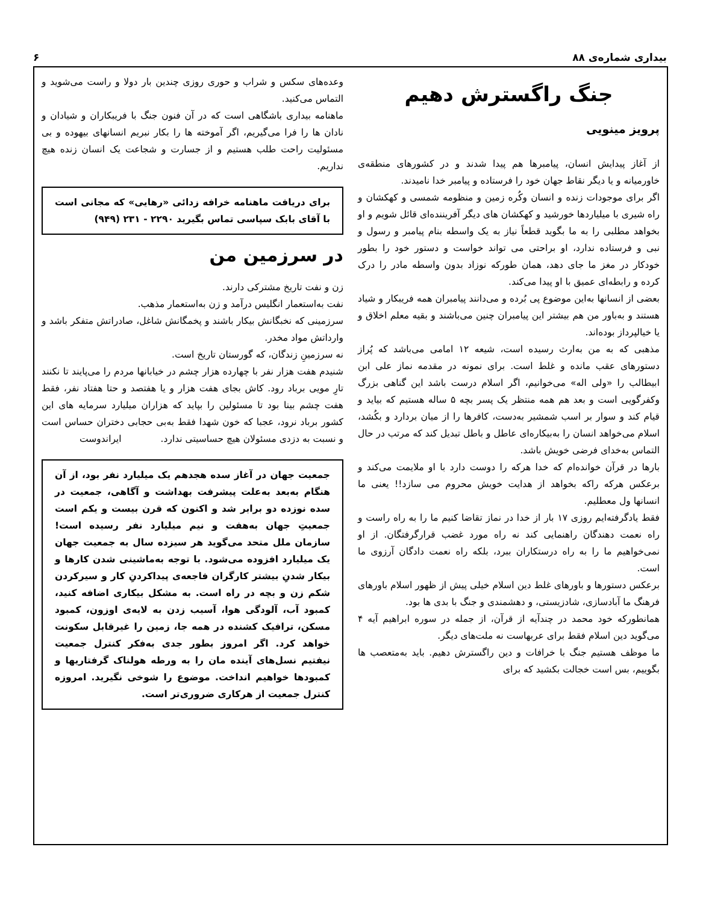بیداری شماره‌ی ۸۸ ۶
جنگ راگسترش دهیم
پرویز مینویی
از آغاز پیدایش انسان، پیامبرها هم پیدا شدند و در کشورهای منطقه‌ی خاورمیانه و یا دیگر نقاط جهان خود را فرستاده و پیامبر خدا نامیدند.
اگر برای موجودات زنده و انسان وکُره زمین و منظومه شمسی و کهکشان و راه شیری با میلیاردها خورشید و کهکشان های دیگر آفریننده‌ای قائل شویم و او بخواهد مطلبی را به ما بگوید قطعاً نیاز به یک واسطه بنام پیامبر و رسول و نبی و فرستاده ندارد، او براحتی می تواند خواست و دستور خود را بطور خودکار در مغز ما جای دهد، همان طورکه نوزاد بدون واسطه مادر را درک کرده و رابطه‌ای عمیق با او پیدا می‌کند.
بعضی از انسانها به‌این موضوع پی بُرده و می‌دانند پیامبران همه فریبکار و شیاد هستند و به‌باور من هم بیشتر این پیامبران چنین می‌باشند و بقیه معلم اخلاق و یا خیالپرداز بوده‌اند.
مذهبی که به من به‌ارث رسیده است، شیعه ۱۲ امامی می‌باشد که پُراز دستورهای عقب مانده و غلط است. برای نمونه در مقدمه نماز علی ابن ابیطالب را «ولی اله» می‌خوانیم، اگر اسلام درست باشد این گناهی بزرگ وکفرگویی است و بعد هم همه منتظر یک پسر بچه ۵ ساله هستیم که بیاید و قیام کند و سوار بر اسب شمشیر به‌دست، کافرها را از میان بردارد و بکُشد، اسلام می‌خواهد انسان را به‌بیکاره‌ای عاطل و باطل تبدیل کند که مرتب در حال التماس به‌خدای فرضی خویش باشد.
بارها در قرآن خوانده‌ام که خدا هرکه را دوست دارد با او ملایمت می‌کند و برعکس هرکه راکه بخواهد از هدایت خویش محروم می سازد!! یعنی ما انسانها ول معطلیم.
فقط یادگرفته‌ایم روزی ۱۷ بار از خدا در نماز تقاضا کنیم ما را به راه راست و راه نعمت دهندگان راهنمایی کند نه راه مورد غضب قرارگرفتگان. از او نمی‌خواهیم ما را به راه درستکاران ببرد، بلکه راه نعمت دادگان آرزوی ما است.
برعکس دستورها و باورهای غلط دین اسلام خیلی پیش از ظهور اسلام باورهای فرهنگ ما آبادسازی، شادزیستی، و دهشمندی و جنگ با بدی ها بود.
همانطورکه خود محمد در چندآیه از قرآن، از جمله در سوره ابراهیم آیه ۴ می‌گوید دین اسلام فقط برای عربهاست نه ملت‌های دیگر.
ما موظف هستیم جنگ با خرافات و دین راگسترش دهیم. باید به‌متعصب ها بگوییم، بس است خجالت بکشید که برای
وعده‌های سکس و شراب و حوری روزی چندین بار دولا و راست می‌شوید و التماس می‌کنید.
ماهنامه بیداری باشگاهی است که در آن فنون جنگ با فریبکاران و شیادان و نادان ها را فرا می‌گیریم، اگر آموخته ها را بکار نبریم انسانهای بیهوده و بی مسئولیت راحت طلب هستیم و از جسارت و شجاعت یک انسان زنده هیچ نداریم.
برای دریافت ماهنامه خرافه زدائی «رهایی» که مجانی است با آقای بابک سپاسی تماس بگیرید ۲۲۹۰ - ۲۳۱ (۹۴۹)
در سرزمین من
زن و نفت تاریخ مشترکی دارند.
نفت به‌استعمار انگلیس درآمد و زن به‌استعمار مذهب.
سرزمینی که نخبگانش بیکار باشند و پخمگانش شاغل، صادراتش متفکر باشد و وارداتش مواد مخدر.
نه سرزمینِ زندگان، که گورستان تاریخ است.
شنیدم هفت هزار نفر با چهارده هزار چشم در خیابانها مردم را می‌پایند تا نکنند تارِ مویی برباد رود. کاش بجای هفت هزار و یا هفتصد و حتا هفتاد نفر، فقط هفت چشم بینا بود تا مسئولین را بپاید که هزاران میلیارد سرمایه های این کشور برباد نرود، عجبا که خون شهدا فقط به‌بی حجابی دختران حساس است و نسبت به دزدی مسئولان هیچ حساسیتی ندارد. ایراندوست
جمعیت جهان در آغاز سده هجدهم یک میلیارد نفر بود، از آن هنگام به‌بعد به‌علت پیشرفت بهداشت و آگاهی، جمعیت در سده نوزده دو برابر شد و اکنون که قرن بیست و یکم است جمعیتِ جهان به‌هفت و نیم میلیارد نفر رسیده است! سازمان ملل متحد می‌گوید هر سیزده سال به جمعیت جهان یک میلیارد افزوده می‌شود. با توجه به‌ماشینی شدن کارها و بیکار شدنِ بیشتر کارگران فاجعه‌ی پیداکردنِ کار و سیرکردن شکم زن و بچه در راه است. به مشکل بیکاری اضافه کنید، کمبود آب، آلودگی هوا، آسیب زدن به لایه‌ی اوزون، کمبود مسکن، ترافیک کشنده در همه جا، زمین را غیرقابل سکونت خواهد کرد. اگر امروز بطور جدی به‌فکر کنترل جمعیت نیفتیم نسل‌های آینده مان را به ورطه هولناک گرفتاریها و کمبودها خواهیم انداخت. موضوع را شوخی نگیرید. امروزه کنترل جمعیت از هرکاری ضروری‌تر است.